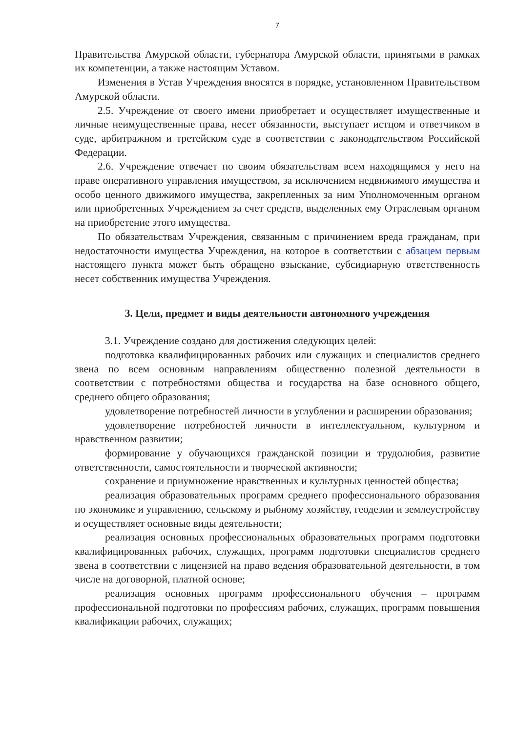7
Правительства Амурской области, губернатора Амурской области, принятыми в рамках их компетенции, а также настоящим Уставом.
Изменения в Устав Учреждения вносятся в порядке, установленном Правительством Амурской области.
2.5. Учреждение от своего имени приобретает и осуществляет имущественные и личные неимущественные права, несет обязанности, выступает истцом и ответчиком в суде, арбитражном и третейском суде в соответствии с законодательством Российской Федерации.
2.6. Учреждение отвечает по своим обязательствам всем находящимся у него на праве оперативного управления имуществом, за исключением недвижимого имущества и особо ценного движимого имущества, закрепленных за ним Уполномоченным органом или приобретенных Учреждением за счет средств, выделенных ему Отраслевым органом на приобретение этого имущества.
По обязательствам Учреждения, связанным с причинением вреда гражданам, при недостаточности имущества Учреждения, на которое в соответствии с абзацем первым настоящего пункта может быть обращено взыскание, субсидиарную ответственность несет собственник имущества Учреждения.
3. Цели, предмет и виды деятельности автономного учреждения
3.1. Учреждение создано для достижения следующих целей:
подготовка квалифицированных рабочих или служащих и специалистов среднего звена по всем основным направлениям общественно полезной деятельности в соответствии с потребностями общества и государства на базе основного общего, среднего общего образования;
удовлетворение потребностей личности в углублении и расширении образования;
удовлетворение потребностей личности в интеллектуальном, культурном и нравственном развитии;
формирование у обучающихся гражданской позиции и трудолюбия, развитие ответственности, самостоятельности и творческой активности;
сохранение и приумножение нравственных и культурных ценностей общества;
реализация образовательных программ среднего профессионального образования по экономике и управлению, сельскому и рыбному хозяйству, геодезии и землеустройству и осуществляет основные виды деятельности;
реализация основных профессиональных образовательных программ подготовки квалифицированных рабочих, служащих, программ подготовки специалистов среднего звена в соответствии с лицензией на право ведения образовательной деятельности, в том числе на договорной, платной основе;
реализация основных программ профессионального обучения – программ профессиональной подготовки по профессиям рабочих, служащих, программ повышения квалификации рабочих, служащих;